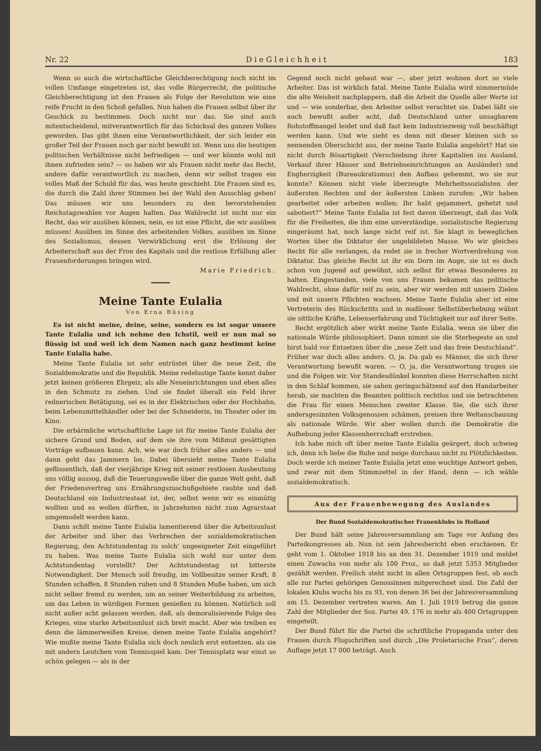Nr. 22 D i e G l e i c h h e i t 183
Wenn so auch die wirtschaftliche Gleichberechtigung noch nicht im vollen Umfange eingetreten ist, das volle Bürgerrecht, die politische Gleichberechtigung ist den Frauen als Folge der Revolution wie eine reife Frucht in den Schoß gefallen. Nun haben die Frauen selbst über ihr Geschick zu bestimmen. Doch nicht nur das. Sie sind auch mitentscheidend, mitverantwortlich für das Schicksal des ganzen Volkes geworden. Das gibt ihnen eine Verantwortlichkeit, der sich leider ein großer Teil der Frauen noch gar nicht bewußt ist. Wenn uns die heutigen politischen Verhältnisse nicht befriedigen — und wer könnte wohl mit ihnen zufrieden sein? — so haben wir als Frauen nicht mehr das Recht, andere dafür verantwortlich zu machen, denn wir selbst tragen ein volles Maß der Schuld für das, was heute geschieht. Die Frauen sind es, die durch die Zahl ihrer Stimmen bei der Wahl den Ausschlag geben! Das müssen wir uns besonders zu den bevorstehenden Reichstagswahlen vor Augen halten. Das Wahlrecht ist nicht nur ein Recht, das wir ausüben können, nein, es ist eine Pflicht, die wir ausüben müssen! Ausüben im Sinne des arbeitenden Volkes, ausüben im Sinne des Sozialismus, dessen Verwirklichung erst die Erlösung der Arbeiterschaft aus der Fron des Kapitals und die restlose Erfüllung aller Frauenforderungen bringen wird.
Marie Friedrich.
━━━━━
Meine Tante Eulalia
Von Erna Büsing
Es ist nicht meine, deine, seine, sondern es ist sogar unsere Tante Eulalia und ich nehme den Ichstil, weil er nun mal so flüssig ist und weil ich dem Namen nach ganz bestimmt keine Tante Eulalia habe.
Meine Tante Eulalia ist sehr entrüstet über die neue Zeit, die Sozialdemokratie und die Republik. Meine redelustige Tante kennt daher jetzt keinen größeren Ehrgeiz, als alle Neueinrichtungen und eben alles in den Schmutz zu ziehen. Und sie findet überall ein Feld ihrer rednerischen Betätigung, sei es in der Elektrischen oder der Hochbahn, beim Lebensmittelhändler oder bei der Schneiderin, im Theater oder im Kino.
Die erbärmliche wirtschaftliche Lage ist für meine Tante Eulalia der sichere Grund und Boden, auf dem sie ihre vom Mißmut gesättigten Vorträge aufbauen kann. Ach, wie war doch früher alles anders — und dann geht das Jammern los. Dabei übersieht meine Tante Eulalia geflissentlich, daß der vierjährige Krieg mit seiner restlosen Ausbeutung uns völlig aussog, daß die Teuerungswelle über die ganze Welt geht, daß der Friedensvertrag uns Ernährungszuschußgebiete raubte und daß Deutschland ein Industriestaat ist, der, selbst wenn wir es einmütig wollten und es wollen dürften, in Jahrzehnten nicht zum Agrarstaat umgemodelt werden kann.
Dann schilt meine Tante Eulalia lamentierend über die Arbeitsunlust der Arbeiter und über das Verbrechen der sozialdemokratischen Regierung, den Achtstundentag zu solch' ungeeigneter Zeit eingeführt zu haben. Was meine Tante Eulalia sich wohl nur unter dem Achtstundentag vorstellt? Der Achtstundentag ist bitterste Notwendigkeit. Der Mensch soll freudig, im Vollbesitze seiner Kraft, 8 Stunden schaffen, 8 Stunden ruhen und 8 Stunden Muße haben, um sich nicht selber fremd zu werden, um an seiner Weiterbildung zu arbeiten, um das Leben in würdigen Formen genießen zu können. Natürlich soll nicht außer acht gelassen werden, daß, als demoralisierende Folge des Krieges, eine starke Arbeitsunlust sich breit macht. Aber wie treiben es denn die lämmerweißen Kreise, denen meine Tante Eulalia angehört? Wie mußte meine Tante Eulalia sich doch neulich erst entsetzen, als sie mit andern Leutchen vom Tennisspiel kam. Der Tennisplatz war einst so schön gelegen — als in der
Gegend noch nicht gebaut war —, aber jetzt wohnen dort so viele Arbeiter. Das ist wirklich fatal. Meine Tante Eulalia wird nimmermüde die alte Weisheit nachplappern, daß die Arbeit die Quelle aller Werte ist und — wie sonderbar, den Arbeiter selbst verachtet sie. Dabei läßt sie auch bewußt außer acht, daß Deutschland unter unsagbarem Rohstoffmangel leidet und daß fast kein Industriezweig voll beschäftigt werden kann. Und wie sieht es denn mit dieser kleinen sich so nennenden Oberschicht aus, der meine Tante Eulalia angehört? Hat sie nicht durch Bösartigkeit (Verschiebung ihrer Kapitalien ins Ausland, Verkauf ihrer Häuser und Betriebseinrichtungen an Ausländer) und Engherzigkeit (Bureaukratismus) den Aufbau gehemmt, wo sie nur konnte? Können nicht viele überzeugte Mehrheitssozialisten der äußersten Rechten und der äußersten Linken zurufen: „Wir haben gearbeitet oder arbeiten wollen; Ihr habt gejammert, gehetzt und sabotiert?“ Meine Tante Eulalia ist fest davon überzeugt, daß das Volk für die Freiheiten, die ihm eine unverständige, sozialistische Regierung eingeräumt hat, noch lange nicht reif ist. Sie klagt in beweglichen Worten über die Diktatur der ungebildeten Masse. Wo wir gleiches Recht für alle verlangen, da redet sie in frecher Wortverdrehung von Diktatur. Das gleiche Recht ist ihr ein Dorn im Auge, sie ist es doch schon von Jugend auf gewöhnt, sich selbst für etwas Besonderes zu halten. Eingestanden, viele von uns Frauen bekamen das politische Wahlrecht, ohne dafür reif zu sein, aber wir werden mit unsern Zielen und mit unsern Pflichten wachsen. Meine Tante Eulalia aber ist eine Vertreterin des Rückschritts und in maßloser Selbstüberhebung wähnt sie sittliche Kräfte, Lebenserfahrung und Tüchtigkeit nur auf ihrer Seite.
Recht ergötzlich aber wirkt meine Tante Eulalia, wenn sie über die nationale Würde philosophiert. Dann nimmt sie die Sterbegeste an und birst bald vor Entsetzen über die „neue Zeit und das freie Deutschland“. Früher war doch alles anders. O, ja. Da gab es Männer, die sich ihrer Verantwortung bewußt waren. — O, ja, die Verantwortung trugen sie und die Folgen wir. Vor Standesdünkel konnten diese Herrschaften nicht in den Schlaf kommen, sie sahen geringschätzend auf den Handarbeiter herab, sie machten die Beamten politisch rechtlos und sie betrachteten die Frau für einen Menschen zweiter Klasse. Sie, die sich ihrer andersgesinnten Volksgenossen schämen, preisen ihre Weltanschauung als nationale Würde. Wir aber wollen durch die Demokratie die Aufhebung jeder Klassenherrschaft erstreben.
Ich habe mich oft über meine Tante Eulalia geärgert, doch schwieg ich, denn ich liebe die Ruhe und neige durchaus nicht zu Plötzlichkeiten. Doch werde ich meiner Tante Eulalia jetzt eine wuchtige Antwort geben, und zwar mit dem Stimmzettel in der Hand, denn — ich wähle sozialdemokratisch.
Aus der Frauenbewegung des Auslandes
Der Bund Sozialdemokratischer Frauenklubs in Holland
Der Bund hält seine Jahresversammlung am Tage vor Anfang des Parteikongresses ab. Nun ist sein Jahresbericht eben erschienen. Er geht vom 1. Oktober 1918 bis an den 31. Dezember 1919 und meldet einen Zuwachs von mehr als 100 Proz., so daß jetzt 5353 Mitglieder gezählt werden. Freilich steht nicht in allen Ortsgruppen fest, ob auch alle zur Partei gehörigen Genossinnen mitgerechnet sind. Die Zahl der lokalen Klubs wuchs bis zu 93, von denen 36 bei der Jahresversammlung am 15. Dezember vertreten waren. Am 1. Juli 1919 betrug die ganze Zahl der Mitglieder der Soz. Partei 49. 176 in mehr als 400 Ortsgruppen eingeteilt.
Der Bund führt für die Partei die schriftliche Propaganda unter den Frauen durch Flugschriften und durch „Die Proletarische Frau“, deren Auflage jetzt 17 000 beträgt. Auch